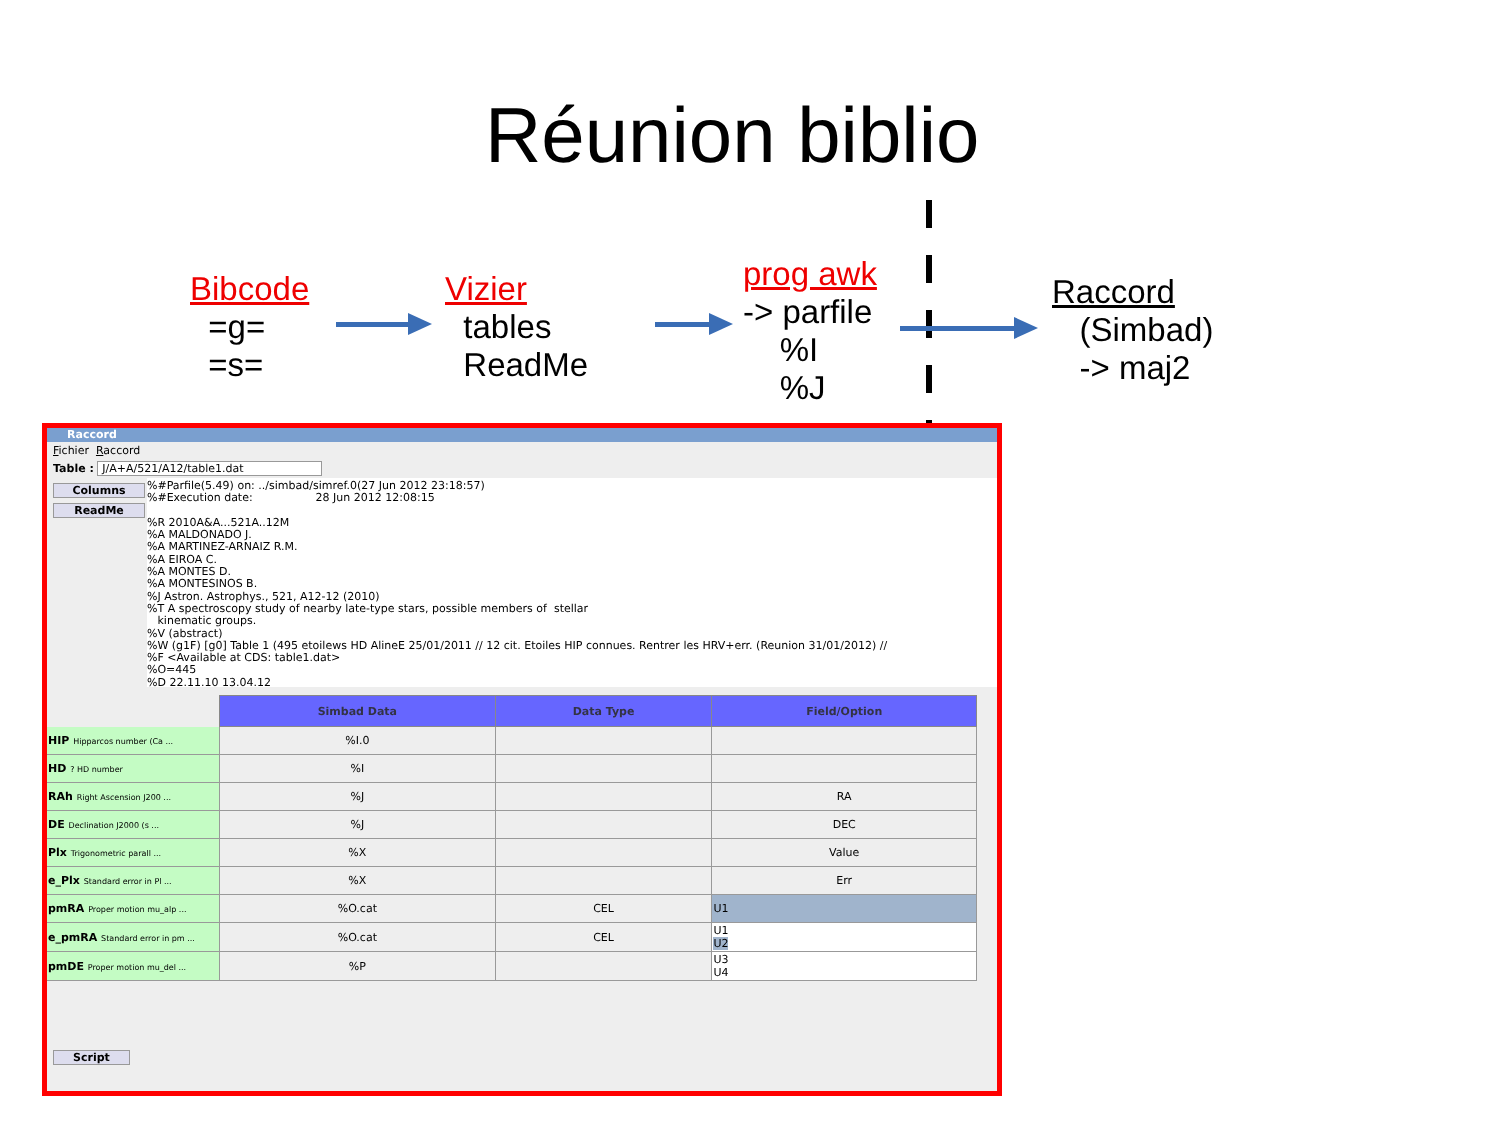Réunion biblio
Bibcode
=g=
=s=
Vizier
tables
ReadMe
prog awk
-> parfile
%I
%J
Raccord
(Simbad)
-> maj2
Raccord
Fichier Raccord
Table : J/A+A/521/A12/table1.dat
Columns
ReadMe
%#Parfile(5.49) on: ../simbad/simref.0(27 Jun 2012 23:18:57) %#Execution date: 28 Jun 2012 12:08:15 %R 2010A&A...521A..12M %A MALDONADO J. %A MARTINEZ-ARNAIZ R.M. %A EIROA C. %A MONTES D. %A MONTESINOS B. %J Astron. Astrophys., 521, A12-12 (2010) %T A spectroscopy study of nearby late-type stars, possible members of stellar kinematic groups. %V (abstract) %W (g1F) [g0] Table 1 (495 etoilews HD AlineE 25/01/2011 // 12 cit. Etoiles HIP connues. Rentrer les HRV+err. (Reunion 31/01/2012) // %F <Available at CDS: table1.dat> %O=445 %D 22.11.10 13.04.12
| | Simbad Data | Data Type | Field/Option |
| --- | --- | --- | --- |
| HIP Hipparcos number (Ca ... | %I.0 | | |
| HD ? HD number | %I | | |
| RAh Right Ascension J200 ... | %J | | RA |
| DE Declination J2000 (s ... | %J | | DEC |
| Plx Trigonometric parall ... | %X | | Value |
| e_Plx Standard error in Pl ... | %X | | Err |
| pmRA Proper motion mu_alp ... | %O.cat | CEL | U1 |
| e_pmRA Standard error in pm ... | %O.cat | CEL | U1 U2 |
| pmDE Proper motion mu_del ... | %P | | U3 U4 |
Script